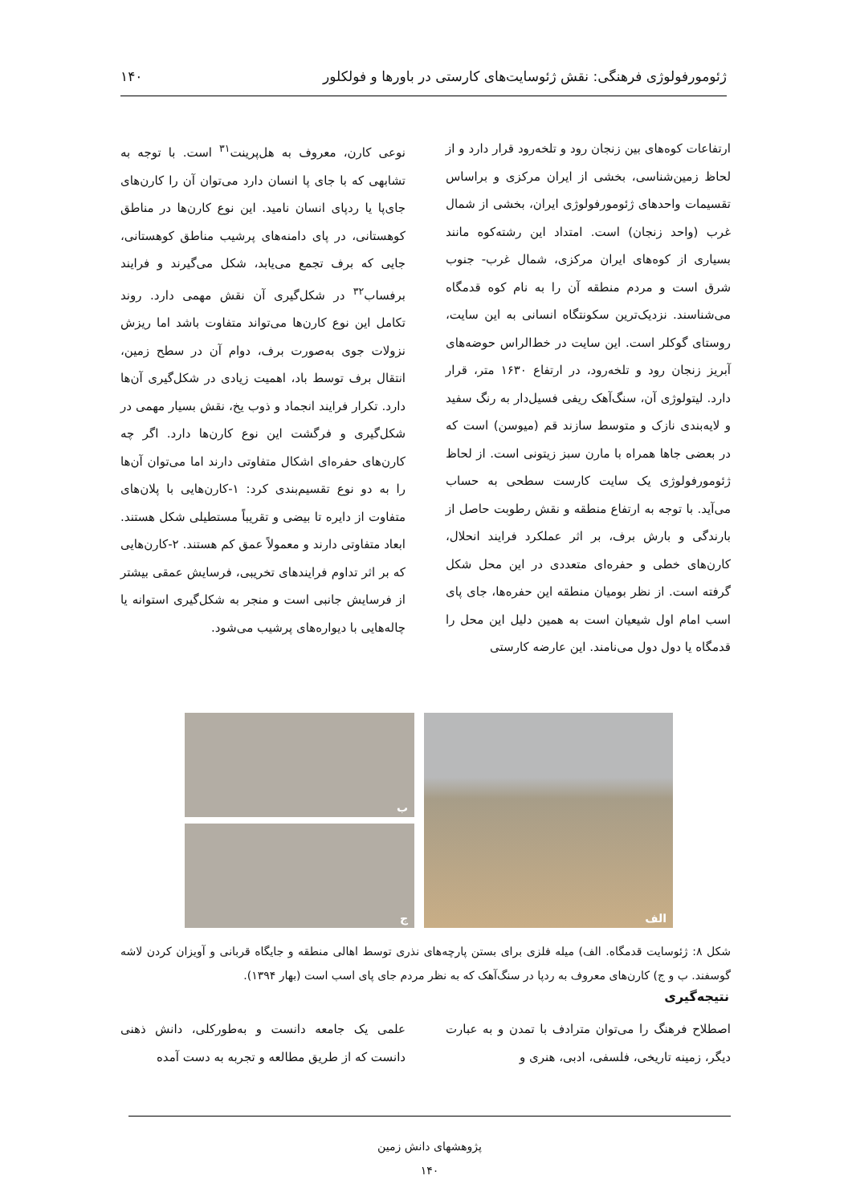ژئومورفولوژی فرهنگی: نقش ژئوسایت‌های کارستی در باورها و فولکلور ۱۴۰
ارتفاعات کوه‌های بین زنجان رود و تلخه‌رود قرار دارد و از لحاظ زمین‌شناسی، بخشی از ایران مرکزی و براساس تقسیمات واحدهای ژئومورفولوژی ایران، بخشی از شمال غرب (واحد زنجان) است. امتداد این رشته‌کوه مانند بسیاری از کوه‌های ایران مرکزی، شمال غرب- جنوب شرق است و مردم منطقه آن را به نام کوه قدمگاه می‌شناسند. نزدیک‌ترین سکونتگاه انسانی به این سایت، روستای گوکلر است. این سایت در خط‌الراس حوضه‌های آبریز زنجان رود و تلخه‌رود، در ارتفاع ۱۶۳۰ متر، قرار دارد. لیتولوژی آن، سنگ‌آهک ریفی فسیل‌دار به رنگ سفید و لایه‌بندی نازک و متوسط سازند قم (میوسن) است که در بعضی جاها همراه با مارن سبز زیتونی است. از لحاظ ژئومورفولوژی یک سایت کارست سطحی به حساب می‌آید. با توجه به ارتفاع منطقه و نقش رطوبت حاصل از بارندگی و بارش برف، بر اثر عملکرد فرایند انحلال، کارن‌های خطی و حفره‌ای متعددی در این محل شکل گرفته است. از نظر بومیان منطقه این حفره‌ها، جای پای اسب امام اول شیعیان است به همین دلیل این محل را قدمگاه یا دول دول می‌نامند. این عارضه کارستی
نوعی کارن، معروف به هل‌پرینت<sup>۳۱</sup> است. با توجه به تشابهی که با جای پا انسان دارد می‌توان آن را کارن‌های جای‌پا یا ردپای انسان نامید. این نوع کارن‌ها در مناطق کوهستانی، در پای دامنه‌های پرشیب مناطق کوهستانی، جایی که برف تجمع می‌یابد، شکل می‌گیرند و فرایند برفساب<sup>۳۲</sup> در شکل‌گیری آن نقش مهمی دارد. روند تکامل این نوع کارن‌ها می‌تواند متفاوت باشد اما ریزش نزولات جوی به‌صورت برف، دوام آن در سطح زمین، انتقال برف توسط باد، اهمیت زیادی در شکل‌گیری آن‌ها دارد. تکرار فرایند انجماد و ذوب یخ، نقش بسیار مهمی در شکل‌گیری و فرگشت این نوع کارن‌ها دارد. اگر چه کارن‌های حفره‌ای اشکال متفاوتی دارند اما می‌توان آن‌ها را به دو نوع تقسیم‌بندی کرد: ۱-کارن‌هایی با پلان‌های متفاوت از دایره تا بیضی و تقریباً مستطیلی شکل هستند. ابعاد متفاوتی دارند و معمولاً عمق کم هستند. ۲-کارن‌هایی که بر اثر تداوم فرایندهای تخریبی، فرسایش عمقی بیشتر از فرسایش جانبی است و منجر به شکل‌گیری استوانه یا چاله‌هایی با دیواره‌های پرشیب می‌شود.
الف
ب
ج
شکل ۸: ژئوسایت قدمگاه. الف) میله فلزی برای بستن پارچه‌های نذری توسط اهالی منطقه و جایگاه قربانی و آویزان کردن لاشه گوسفند. ب و ج) کارن‌های معروف به ردپا در سنگ‌آهک که به نظر مردم جای پای اسب است (بهار ۱۳۹۴).
نتیجه‌گیری
اصطلاح فرهنگ را می‌توان مترادف با تمدن و به عبارت دیگر، زمینه تاریخی، فلسفی، ادبی، هنری و
علمی یک جامعه دانست و به‌طورکلی، دانش ذهنی دانست که از طریق مطالعه و تجربه به دست آمده
پژوهشهای دانش زمین
۱۴۰